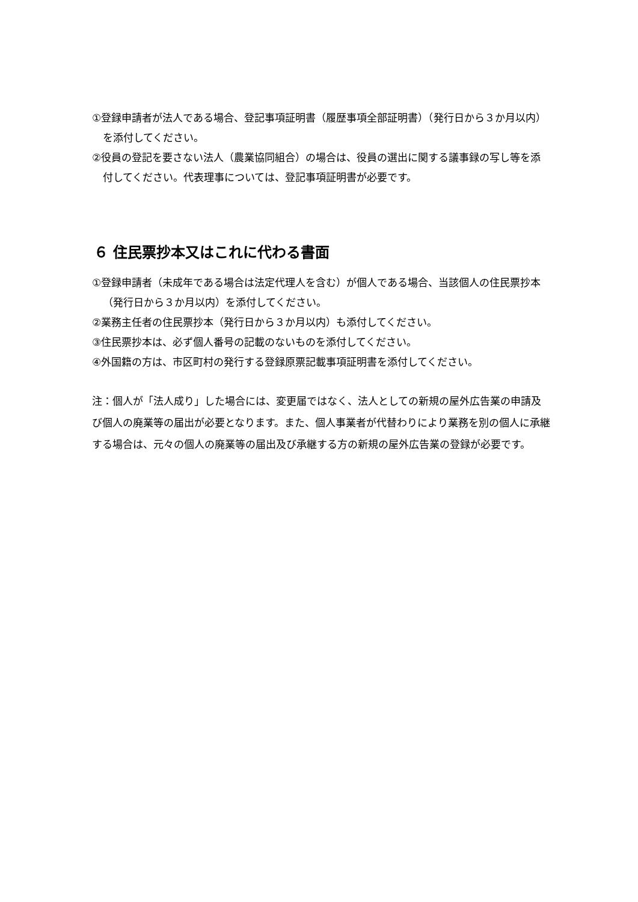①登録申請者が法人である場合、登記事項証明書（履歴事項全部証明書）（発行日から３か月以内）を添付してください。
②役員の登記を要さない法人（農業協同組合）の場合は、役員の選出に関する議事録の写し等を添付してください。代表理事については、登記事項証明書が必要です。
６ 住民票抄本又はこれに代わる書面
①登録申請者（未成年である場合は法定代理人を含む）が個人である場合、当該個人の住民票抄本（発行日から３か月以内）を添付してください。
②業務主任者の住民票抄本（発行日から３か月以内）も添付してください。
③住民票抄本は、必ず個人番号の記載のないものを添付してください。
④外国籍の方は、市区町村の発行する登録原票記載事項証明書を添付してください。
注：個人が「法人成り」した場合には、変更届ではなく、法人としての新規の屋外広告業の申請及び個人の廃業等の届出が必要となります。また、個人事業者が代替わりにより業務を別の個人に承継する場合は、元々の個人の廃業等の届出及び承継する方の新規の屋外広告業の登録が必要です。